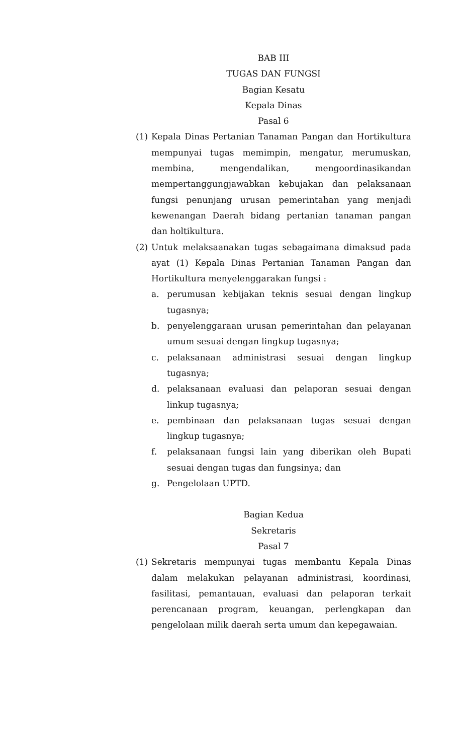BAB III
TUGAS DAN FUNGSI
Bagian Kesatu
Kepala Dinas
Pasal 6
(1) Kepala Dinas Pertanian Tanaman Pangan dan Hortikultura mempunyai tugas memimpin, mengatur, merumuskan, membina, mengendalikan, mengoordinasikandan mempertanggungjawabkan kebujakan dan pelaksanaan fungsi penunjang urusan pemerintahan yang menjadi kewenangan Daerah bidang pertanian tanaman pangan dan holtikultura.
(2) Untuk melaksaanakan tugas sebagaimana dimaksud pada ayat (1) Kepala Dinas Pertanian Tanaman Pangan dan Hortikultura menyelenggarakan fungsi :
a. perumusan kebijakan teknis sesuai dengan lingkup tugasnya;
b. penyelenggaraan urusan pemerintahan dan pelayanan umum sesuai dengan lingkup tugasnya;
c. pelaksanaan administrasi sesuai dengan lingkup tugasnya;
d. pelaksanaan evaluasi dan pelaporan sesuai dengan linkup tugasnya;
e. pembinaan dan pelaksanaan tugas sesuai dengan lingkup tugasnya;
f. pelaksanaan fungsi lain yang diberikan oleh Bupati sesuai dengan tugas dan fungsinya; dan
g. Pengelolaan UPTD.
Bagian Kedua
Sekretaris
Pasal 7
(1) Sekretaris mempunyai tugas membantu Kepala Dinas dalam melakukan pelayanan administrasi, koordinasi, fasilitasi, pemantauan, evaluasi dan pelaporan terkait perencanaan program, keuangan, perlengkapan dan pengelolaan milik daerah serta umum dan kepegawaian.